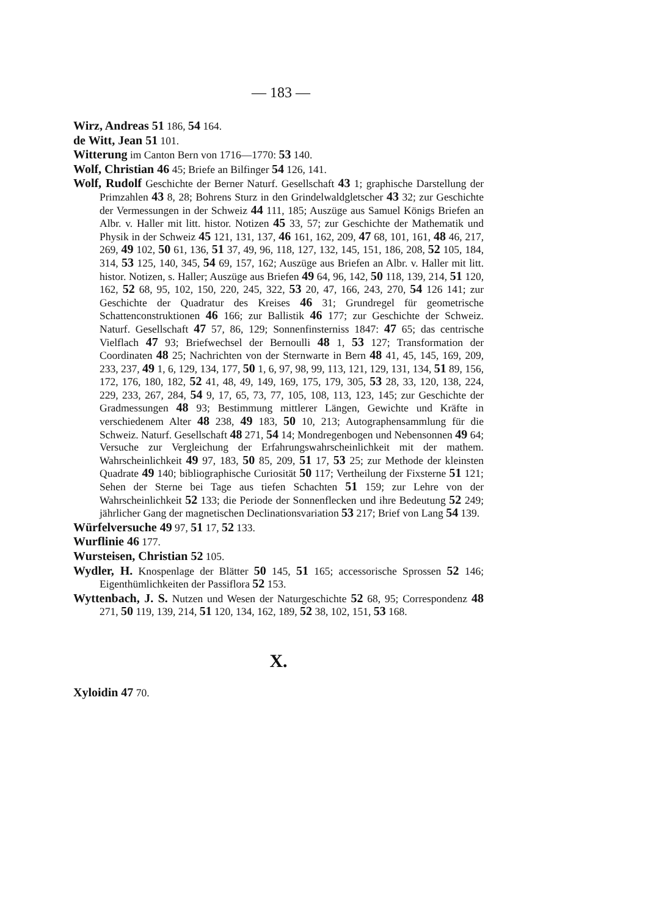— 183 —
Wirz, Andreas 51 186, 54 164.
de Witt, Jean 51 101.
Witterung im Canton Bern von 1716—1770: 53 140.
Wolf, Christian 46 45; Briefe an Bilfinger 54 126, 141.
Wolf, Rudolf Geschichte der Berner Naturf. Gesellschaft 43 1; graphische Darstellung der Primzahlen 43 8, 28; Bohrens Sturz in den Grindelwaldgletscher 43 32; zur Geschichte der Vermessungen in der Schweiz 44 111, 185; Auszüge aus Samuel Königs Briefen an Albr. v. Haller mit litt. histor. Notizen 45 33, 57; zur Geschichte der Mathematik und Physik in der Schweiz 45 121, 131, 137, 46 161, 162, 209, 47 68, 101, 161, 48 46, 217, 269, 49 102, 50 61, 136, 51 37, 49, 96, 118, 127, 132, 145, 151, 186, 208, 52 105, 184, 314, 53 125, 140, 345, 54 69, 157, 162; Auszüge aus Briefen an Albr. v. Haller mit litt. histor. Notizen, s. Haller; Auszüge aus Briefen 49 64, 96, 142, 50 118, 139, 214, 51 120, 162, 52 68, 95, 102, 150, 220, 245, 322, 53 20, 47, 166, 243, 270, 54 126 141; zur Geschichte der Quadratur des Kreises 46 31; Grundregel für geometrische Schattenconstruktionen 46 166; zur Ballistik 46 177; zur Geschichte der Schweiz. Naturf. Gesellschaft 47 57, 86, 129; Sonnenfinsterniss 1847: 47 65; das centrische Vielflach 47 93; Briefwechsel der Bernoulli 48 1, 53 127; Transformation der Coordinaten 48 25; Nachrichten von der Sternwarte in Bern 48 41, 45, 145, 169, 209, 233, 237, 49 1, 6, 129, 134, 177, 50 1, 6, 97, 98, 99, 113, 121, 129, 131, 134, 51 89, 156, 172, 176, 180, 182, 52 41, 48, 49, 149, 169, 175, 179, 305, 53 28, 33, 120, 138, 224, 229, 233, 267, 284, 54 9, 17, 65, 73, 77, 105, 108, 113, 123, 145; zur Geschichte der Gradmessungen 48 93; Bestimmung mittlerer Längen, Gewichte und Kräfte in verschiedenem Alter 48 238, 49 183, 50 10, 213; Autographensammlung für die Schweiz. Naturf. Gesellschaft 48 271, 54 14; Mondregenbogen und Nebensonnen 49 64; Versuche zur Vergleichung der Erfahrungswahrscheinlichkeit mit der mathem. Wahrscheinlichkeit 49 97, 183, 50 85, 209, 51 17, 53 25; zur Methode der kleinsten Quadrate 49 140; bibliographische Curiosität 50 117; Vertheilung der Fixsterne 51 121; Sehen der Sterne bei Tage aus tiefen Schachten 51 159; zur Lehre von der Wahrscheinlichkeit 52 133; die Periode der Sonnenflecken und ihre Bedeutung 52 249; jährlicher Gang der magnetischen Declinationsvariation 53 217; Brief von Lang 54 139.
Würfelversuche 49 97, 51 17, 52 133.
Wurflinie 46 177.
Wursteisen, Christian 52 105.
Wydler, H. Knospenlage der Blätter 50 145, 51 165; accessorische Sprossen 52 146; Eigenthümlichkeiten der Passiflora 52 153.
Wyttenbach, J. S. Nutzen und Wesen der Naturgeschichte 52 68, 95; Correspondenz 48 271, 50 119, 139, 214, 51 120, 134, 162, 189, 52 38, 102, 151, 53 168.
X.
Xyloidin 47 70.